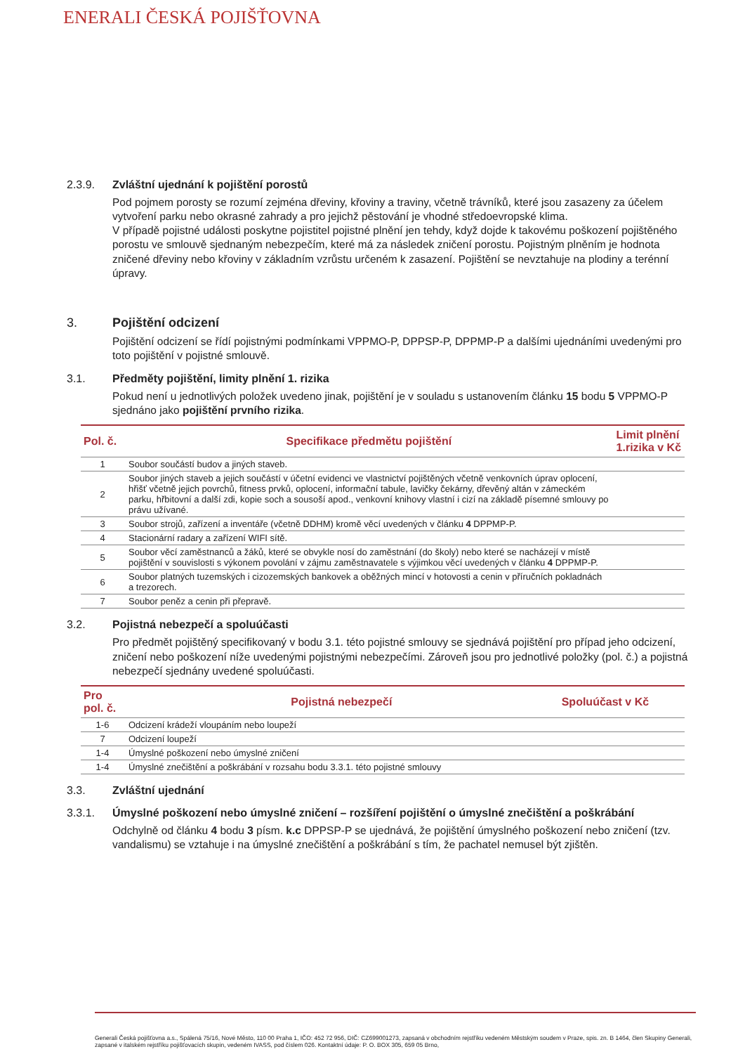ENERALI ČESKÁ POJIŠŤOVNA
2.3.9. Zvláštní ujednání k pojištění porostů
Pod pojmem porosty se rozumí zejména dřeviny, křoviny a traviny, včetně trávníků, které jsou zasazeny za účelem vytvoření parku nebo okrasné zahrady a pro jejichž pěstování je vhodné středoevropské klima.
V případě pojistné události poskytne pojistitel pojistné plnění jen tehdy, když dojde k takovému poškození pojištěného porostu ve smlouvě sjednaným nebezpečím, které má za následek zničení porostu. Pojistným plněním je hodnota zničené dřeviny nebo křoviny v základním vzrůstu určeném k zasazení. Pojištění se nevztahuje na plodiny a terénní úpravy.
3. Pojištění odcizení
Pojištění odcizení se řídí pojistnými podmínkami VPPMO-P, DPPSP-P, DPPMP-P a dalšími ujednáními uvedenými pro toto pojištění v pojistné smlouvě.
3.1. Předměty pojištění, limity plnění 1. rizika
Pokud není u jednotlivých položek uvedeno jinak, pojištění je v souladu s ustanovením článku 15 bodu 5 VPPMO-P sjednáno jako pojištění prvního rizika.
| Pol. č. | Specifikace předmětu pojištění | Limit plnění 1.rizika v Kč |
| --- | --- | --- |
| 1 | Soubor součástí budov a jiných staveb. | |
| 2 | Soubor jiných staveb a jejich součástí v účetní evidenci ve vlastnictví pojištěných včetně venkovních úprav oplocení, hřišť včetně jejich povrchů, fitness prvků, oplocení, informační tabule, lavičky čekárny, dřevěný altán v zámeckém parku, hřbitovní a další zdi, kopie soch a sousoší apod., venkovní knihovy vlastní i cizí na základě písemné smlouvy po právu užívané. | |
| 3 | Soubor strojů, zařízení a inventáře (včetně DDHM) kromě věcí uvedených v článku 4 DPPMP-P. | |
| 4 | Stacionární radary a zařízení WIFI sítě. | |
| 5 | Soubor věcí zaměstnanců a žáků, které se obvykle nosí do zaměstnání (do školy) nebo které se nacházejí v místě pojištění v souvislosti s výkonem povolání v zájmu zaměstnavatele s výjimkou věcí uvedených v článku 4 DPPMP-P. | |
| 6 | Soubor platných tuzemských i cizozemských bankovek a oběžných mincí v hotovosti a cenin v příručních pokladnách a trezorech. | |
| 7 | Soubor peněz a cenin při přepravě. | |
3.2. Pojistná nebezpečí a spoluúčasti
Pro předmět pojištěný specifikovaný v bodu 3.1. této pojistné smlouvy se sjednává pojištění pro případ jeho odcizení, zničení nebo poškození níže uvedenými pojistnými nebezpečími. Zároveň jsou pro jednotlivé položky (pol. č.) a pojistná nebezpečí sjednány uvedené spoluúčasti.
| Pro pol. č. | Pojistná nebezpečí | Spoluúčast v Kč |
| --- | --- | --- |
| 1-6 | Odcizení krádeží vloupáním nebo loupeží | |
| 7 | Odcizení loupeží | |
| 1-4 | Úmyslné poškození nebo úmyslné zničení | |
| 1-4 | Úmyslné znečištění a poškrábání v rozsahu bodu 3.3.1. této pojistné smlouvy | |
3.3. Zvláštní ujednání
3.3.1. Úmyslné poškození nebo úmyslné zničení – rozšíření pojištění o úmyslné znečištění a poškrábání
Odchylně od článku 4 bodu 3 písm. k.c DPPSP-P se ujednává, že pojištění úmyslného poškození nebo zničení (tzv. vandalismu) se vztahuje i na úmyslné znečištění a poškrábání s tím, že pachatel nemusel být zjištěn.
Generali Česká pojišťovna a.s., Spálená 75/16, Nové Město, 110 00 Praha 1, IČO: 452 72 956, DIČ: CZ699001273, zapsaná v obchodním rejstříku vedeném Městským soudem v Praze, spis. zn. B 1464, člen Skupiny Generali, zapsané v italském rejstříku pojišťovacích skupin, vedeném IVASS, pod číslem 026. Kontaktní údaje: P. O. BOX 305, 659 05 Brno,